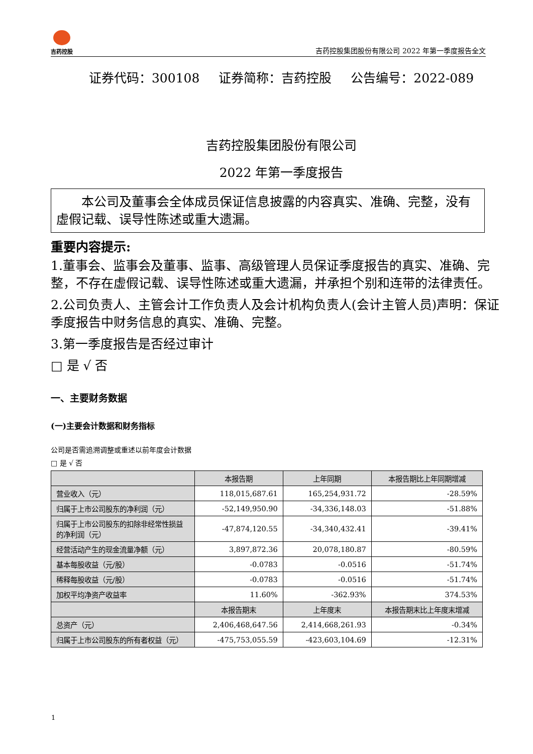吉药控股
吉药控股集团股份有限公司 2022 年第一季度报告全文
证券代码：300108 证券简称：吉药控股 公告编号：2022-089
吉药控股集团股份有限公司
2022 年第一季度报告
　　本公司及董事会全体成员保证信息披露的内容真实、准确、完整，没有虚假记载、误导性陈述或重大遗漏。
重要内容提示:
1.董事会、监事会及董事、监事、高级管理人员保证季度报告的真实、准确、完整，不存在虚假记载、误导性陈述或重大遗漏，并承担个别和连带的法律责任。
2.公司负责人、主管会计工作负责人及会计机构负责人(会计主管人员)声明：保证季度报告中财务信息的真实、准确、完整。
3.第一季度报告是否经过审计
□ 是 √ 否
一、主要财务数据
(一)主要会计数据和财务指标
公司是否需追溯调整或重述以前年度会计数据
□ 是 √ 否
| | 本报告期 | 上年同期 | 本报告期比上年同期增减 |
| --- | --- | --- | --- |
| 营业收入（元） | 118,015,687.61 | 165,254,931.72 | -28.59% |
| 归属于上市公司股东的净利润（元） | -52,149,950.90 | -34,336,148.03 | -51.88% |
| 归属于上市公司股东的扣除非经常性损益的净利润（元） | -47,874,120.55 | -34,340,432.41 | -39.41% |
| 经营活动产生的现金流量净额（元） | 3,897,872.36 | 20,078,180.87 | -80.59% |
| 基本每股收益（元/股） | -0.0783 | -0.0516 | -51.74% |
| 稀释每股收益（元/股） | -0.0783 | -0.0516 | -51.74% |
| 加权平均净资产收益率 | 11.60% | -362.93% | 374.53% |
| | 本报告期末 | 上年度末 | 本报告期末比上年度末增减 |
| 总资产（元） | 2,406,468,647.56 | 2,414,668,261.93 | -0.34% |
| 归属于上市公司股东的所有者权益（元） | -475,753,055.59 | -423,603,104.69 | -12.31% |
1